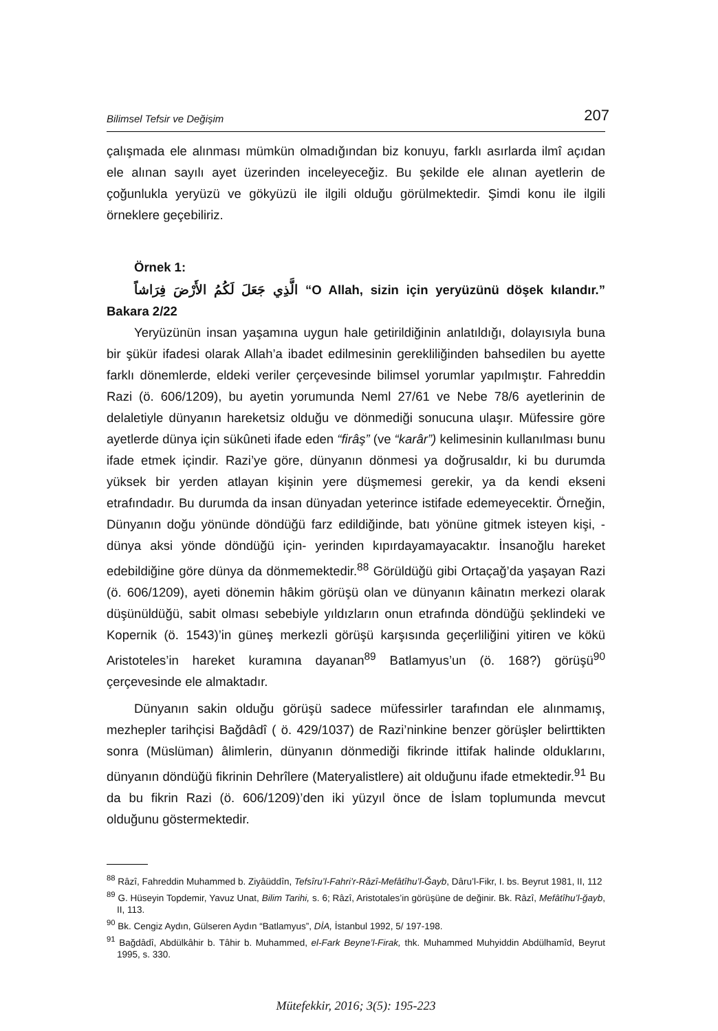Bilimsel Tefsir ve Değişim 207
çalışmada ele alınması mümkün olmadığından biz konuyu, farklı asırlarda ilmî açıdan ele alınan sayılı ayet üzerinden inceleyeceğiz. Bu şekilde ele alınan ayetlerin de çoğunlukla yeryüzü ve gökyüzü ile ilgili olduğu görülmektedir. Şimdi konu ile ilgili örneklere geçebiliriz.
Örnek 1:
الَّذِي جَعَلَ لَكُمُ الأَرْضَ فِرَاشاً “O Allah, sizin için yeryüzünü döşek kılandır.” Bakara 2/22
Yeryüzünün insan yaşamına uygun hale getirildiğinin anlatıldığı, dolayısıyla buna bir şükür ifadesi olarak Allah’a ibadet edilmesinin gerekliliğinden bahsedilen bu ayette farklı dönemlerde, eldeki veriler çerçevesinde bilimsel yorumlar yapılmıştır. Fahreddin Razi (ö. 606/1209), bu ayetin yorumunda Neml 27/61 ve Nebe 78/6 ayetlerinin de delaletiyle dünyanın hareketsiz olduğu ve dönmediği sonucuna ulaşır. Müfessire göre ayetlerde dünya için sükûneti ifade eden “firâş” (ve “karâr”) kelimesinin kullanılması bunu ifade etmek içindir. Razi’ye göre, dünyanın dönmesi ya doğrusaldır, ki bu durumda yüksek bir yerden atlayan kişinin yere düşmemesi gerekir, ya da kendi ekseni etrafındadır. Bu durumda da insan dünyadan yeterince istifade edemeyecektir. Örneğin, Dünyanın doğu yönünde döndüğü farz edildiğinde, batı yönüne gitmek isteyen kişi, -dünya aksi yönde döndüğü için- yerinden kıpırdayamayacaktır. İnsanoğlu hareket edebildiğine göre dünya da dönmemektedir.<sup>88</sup> Görüldüğü gibi Ortaçağ’da yaşayan Razi (ö. 606/1209), ayeti dönemin hâkim görüşü olan ve dünyanın kâinatın merkezi olarak düşünüldüğü, sabit olması sebebiyle yıldızların onun etrafında döndüğü şeklindeki ve Kopernik (ö. 1543)’in güneş merkezli görüşü karşısında geçerliliğini yitiren ve kökü Aristoteles’in hareket kuramına dayanan<sup>89</sup> Batlamyus’un (ö. 168?) görüşü<sup>90</sup> çerçevesinde ele almaktadır.
Dünyanın sakin olduğu görüşü sadece müfessirler tarafından ele alınmamış, mezhepler tarihçisi Bağdâdî ( ö. 429/1037) de Razi’ninkine benzer görüşler belirttikten sonra (Müslüman) âlimlerin, dünyanın dönmediği fikrinde ittifak halinde olduklarını, dünyanın döndüğü fikrinin Dehrîlere (Materyalistlere) ait olduğunu ifade etmektedir.<sup>91</sup> Bu da bu fikrin Razi (ö. 606/1209)’den iki yüzyıl önce de İslam toplumunda mevcut olduğunu göstermektedir.
<sup>88</sup> Râzî, Fahreddin Muhammed b. Ziyâüddîn, Tefsîru’l-Fahri’r-Râzî-Mefâtîhu’l-Ğayb, Dâru’l-Fikr, I. bs. Beyrut 1981, II, 112
<sup>89</sup> G. Hüseyin Topdemir, Yavuz Unat, Bilim Tarihi, s. 6; Râzî, Aristotales’in görüşüne de değinir. Bk. Râzî, Mefâtîhu’l-ğayb, II, 113.
<sup>90</sup> Bk. Cengiz Aydın, Gülseren Aydın “Batlamyus”, DİA, İstanbul 1992, 5/ 197-198.
<sup>91</sup> Bağdâdî, Abdülkâhir b. Tâhir b. Muhammed, el-Fark Beyne’l-Firak, thk. Muhammed Muhyiddin Abdülhamîd, Beyrut 1995, s. 330.
Mütefekkir, 2016; 3(5): 195-223